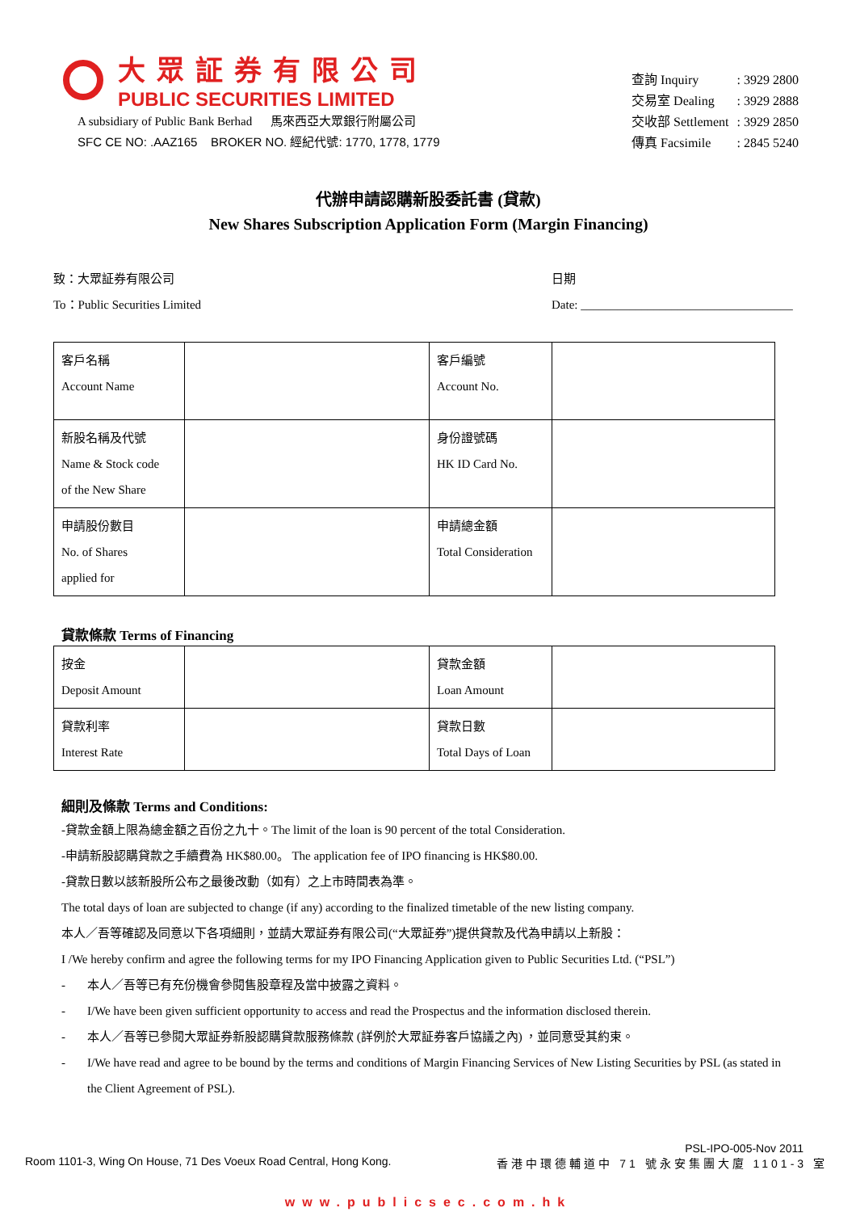大眾証券有限公司
PUBLIC SECURITIES LIMITED
A subsidiary of Public Bank Berhad 馬來西亞大眾銀行附屬公司
SFC CE NO: .AAZ165 BROKER NO. 經紀代號: 1770, 1778, 1779
| 查詢 Inquiry | : 3929 2800 |
| 交易室 Dealing | : 3929 2888 |
| 交收部 Settlement | : 3929 2850 |
| 傳真 Facsimile | : 2845 5240 |
代辦申請認購新股委託書 (貸款)
New Shares Subscription Application Form (Margin Financing)
致：大眾証券有限公司
To：Public Securities Limited
日期
Date: ___________________________________
| 客戶名稱 Account Name | | 客戶編號 Account No. | |
| 新股名稱及代號 Name & Stock code of the New Share | | 身份證號碼 HK ID Card No. | |
| 申請股份數目 No. of Shares applied for | | 申請總金額 Total Consideration | |
貸款條款 Terms of Financing
| 按金 Deposit Amount | | 貸款金額 Loan Amount | |
| 貸款利率 Interest Rate | | 貸款日數 Total Days of Loan | |
細則及條款 Terms and Conditions:
-貸款金額上限為總金額之百份之九十。The limit of the loan is 90 percent of the total Consideration.
-申請新股認購貸款之手續費為 HK$80.00。 The application fee of IPO financing is HK$80.00.
-貸款日數以該新股所公布之最後改動（如有）之上市時間表為準。
The total days of loan are subjected to change (if any) according to the finalized timetable of the new listing company.
本人／吾等確認及同意以下各項細則，並請大眾証券有限公司(“大眾証券”)提供貸款及代為申請以上新股：
I /We hereby confirm and agree the following terms for my IPO Financing Application given to Public Securities Ltd. (“PSL”)
- 本人／吾等已有充份機會參閱售股章程及當中披露之資料。
- I/We have been given sufficient opportunity to access and read the Prospectus and the information disclosed therein.
- 本人／吾等已參閱大眾証券新股認購貸款服務條款 (詳例於大眾証券客戶協議之內) ，並同意受其約束。
- I/We have read and agree to be bound by the terms and conditions of Margin Financing Services of New Listing Securities by PSL (as stated in the Client Agreement of PSL).
PSL-IPO-005-Nov 2011
Room 1101-3, Wing On House, 71 Des Voeux Road Central, Hong Kong. 香港中環德輔道中 71 號永安集團大廈 1101-3 室
www.publicsec.com.hk